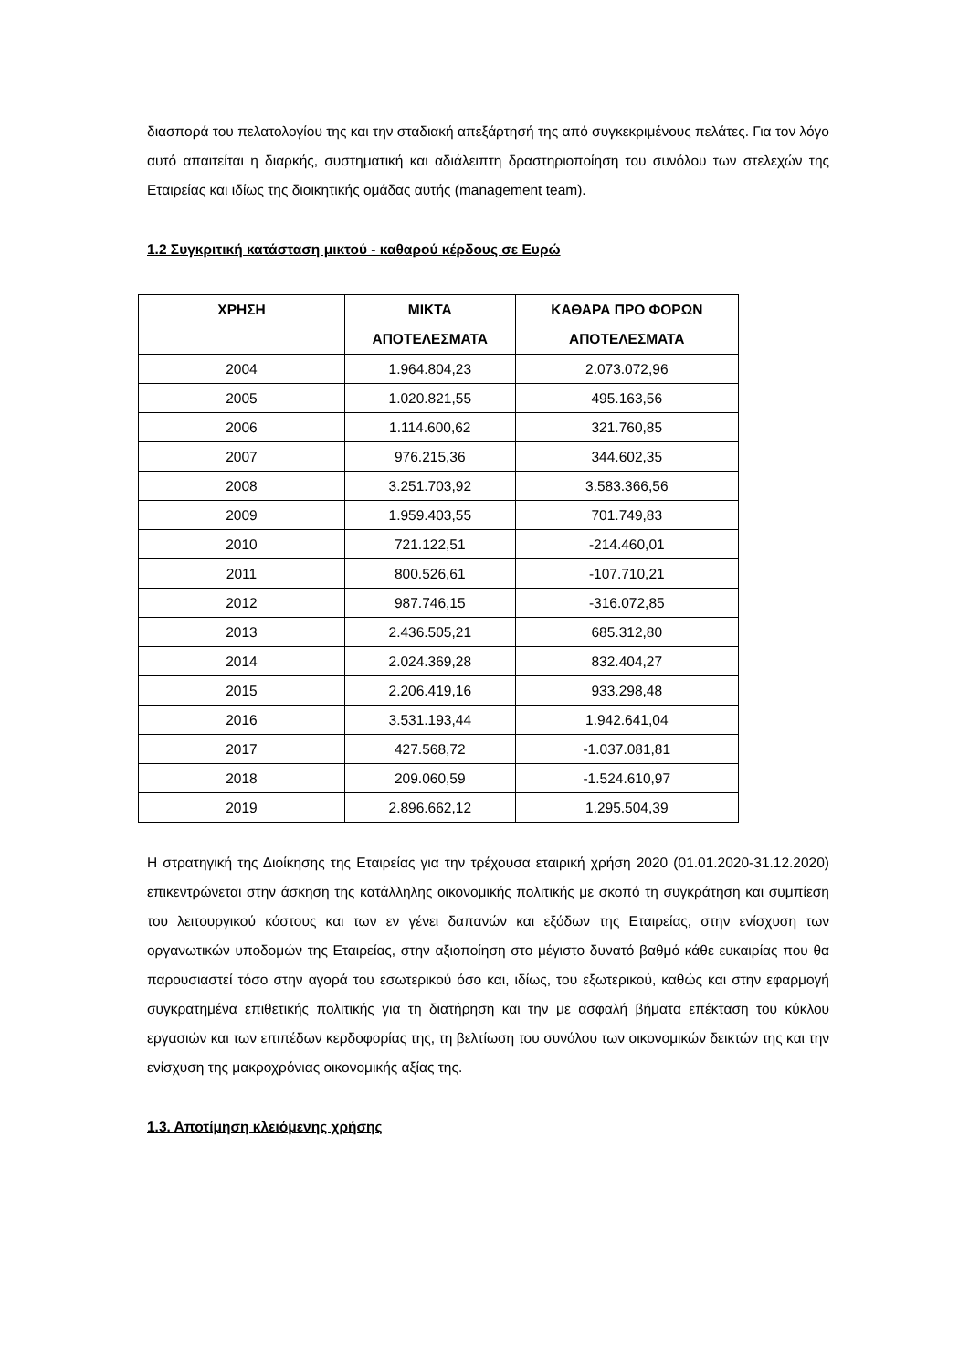διασπορά του πελατολογίου της και την σταδιακή απεξάρτησή της από συγκεκριμένους πελάτες. Για τον λόγο αυτό απαιτείται η διαρκής, συστηματική και αδιάλειπτη δραστηριοποίηση του συνόλου των στελεχών της Εταιρείας και ιδίως της διοικητικής ομάδας αυτής (management team).
1.2 Συγκριτική κατάσταση μικτού - καθαρού κέρδους σε Ευρώ
| ΧΡΗΣΗ | ΜΙΚΤΑ ΑΠΟΤΕΛΕΣΜΑΤΑ | ΚΑΘΑΡΑ ΠΡΟ ΦΟΡΩΝ ΑΠΟΤΕΛΕΣΜΑΤΑ |
| --- | --- | --- |
| 2004 | 1.964.804,23 | 2.073.072,96 |
| 2005 | 1.020.821,55 | 495.163,56 |
| 2006 | 1.114.600,62 | 321.760,85 |
| 2007 | 976.215,36 | 344.602,35 |
| 2008 | 3.251.703,92 | 3.583.366,56 |
| 2009 | 1.959.403,55 | 701.749,83 |
| 2010 | 721.122,51 | -214.460,01 |
| 2011 | 800.526,61 | -107.710,21 |
| 2012 | 987.746,15 | -316.072,85 |
| 2013 | 2.436.505,21 | 685.312,80 |
| 2014 | 2.024.369,28 | 832.404,27 |
| 2015 | 2.206.419,16 | 933.298,48 |
| 2016 | 3.531.193,44 | 1.942.641,04 |
| 2017 | 427.568,72 | -1.037.081,81 |
| 2018 | 209.060,59 | -1.524.610,97 |
| 2019 | 2.896.662,12 | 1.295.504,39 |
Η στρατηγική της Διοίκησης της Εταιρείας για την τρέχουσα εταιρική χρήση 2020 (01.01.2020-31.12.2020) επικεντρώνεται στην άσκηση της κατάλληλης οικονομικής πολιτικής με σκοπό τη συγκράτηση και συμπίεση του λειτουργικού κόστους και των εν γένει δαπανών και εξόδων της Εταιρείας, στην ενίσχυση των οργανωτικών υποδομών της Εταιρείας, στην αξιοποίηση στο μέγιστο δυνατό βαθμό κάθε ευκαιρίας που θα παρουσιαστεί τόσο στην αγορά του εσωτερικού όσο και, ιδίως, του εξωτερικού, καθώς και στην εφαρμογή συγκρατημένα επιθετικής πολιτικής για τη διατήρηση και την με ασφαλή βήματα επέκταση του κύκλου εργασιών και των επιπέδων κερδοφορίας της, τη βελτίωση του συνόλου των οικονομικών δεικτών της και την ενίσχυση της μακροχρόνιας οικονομικής αξίας της.
1.3. Αποτίμηση κλειόμενης χρήσης